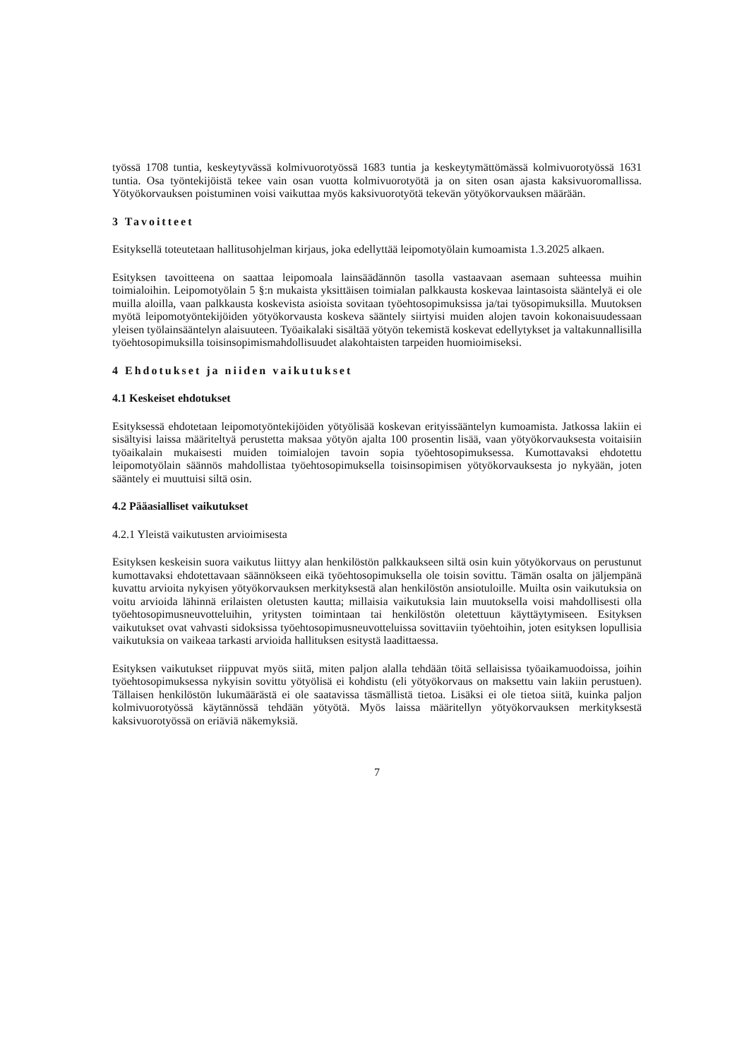työssä 1708 tuntia, keskeytyvässä kolmivuorotyössä 1683 tuntia ja keskeytymättömässä kolmivuorotyössä 1631 tuntia. Osa työntekijöistä tekee vain osan vuotta kolmivuorotyötä ja on siten osan ajasta kaksivuoromallissa. Yötyökorvauksen poistuminen voisi vaikuttaa myös kaksivuorotyötä tekevän yötyökorvauksen määrään.
3 Tavoitteet
Esityksellä toteutetaan hallitusohjelman kirjaus, joka edellyttää leipomotyölain kumoamista 1.3.2025 alkaen.
Esityksen tavoitteena on saattaa leipomoala lainsäädännön tasolla vastaavaan asemaan suhteessa muihin toimialoihin. Leipomotyölain 5 §:n mukaista yksittäisen toimialan palkkausta koskevaa laintasoista sääntelyä ei ole muilla aloilla, vaan palkkausta koskevista asioista sovitaan työehtosopimuksissa ja/tai työsopimuksilla. Muutoksen myötä leipomotyöntekijöiden yötyökorvausta koskeva sääntely siirtyisi muiden alojen tavoin kokonaisuudessaan yleisen työlainsääntelyn alaisuuteen. Työaikalaki sisältää yötyön tekemistä koskevat edellytykset ja valtakunnallisilla työehtosopimuksilla toisinsopimismahdollisuudet alakohtaisten tarpeiden huomioimiseksi.
4 Ehdotukset ja niiden vaikutukset
4.1 Keskeiset ehdotukset
Esityksessä ehdotetaan leipomotyöntekijöiden yötyölisää koskevan erityissääntelyn kumoamista. Jatkossa lakiin ei sisältyisi laissa määriteltyä perustetta maksaa yötyön ajalta 100 prosentin lisää, vaan yötyökorvauksesta voitaisiin työaikalain mukaisesti muiden toimialojen tavoin sopia työehtosopimuksessa. Kumottavaksi ehdotettu leipomotyölain säännös mahdollistaa työehtosopimuksella toisinsopimisen yötyökorvauksesta jo nykyään, joten sääntely ei muuttuisi siltä osin.
4.2 Pääasialliset vaikutukset
4.2.1 Yleistä vaikutusten arvioimisesta
Esityksen keskeisin suora vaikutus liittyy alan henkilöstön palkkaukseen siltä osin kuin yötyökorvaus on perustunut kumottavaksi ehdotettavaan säännökseen eikä työehtosopimuksella ole toisin sovittu. Tämän osalta on jäljempänä kuvattu arvioita nykyisen yötyökorvauksen merkityksestä alan henkilöstön ansiotuloille. Muilta osin vaikutuksia on voitu arvioida lähinnä erilaisten oletusten kautta; millaisia vaikutuksia lain muutoksella voisi mahdollisesti olla työehtosopimusneuvotteluihin, yritysten toimintaan tai henkilöstön oletettuun käyttäytymiseen. Esityksen vaikutukset ovat vahvasti sidoksissa työehtosopimusneuvotteluissa sovittaviin työehtoihin, joten esityksen lopullisia vaikutuksia on vaikeaa tarkasti arvioida hallituksen esitystä laadittaessa.
Esityksen vaikutukset riippuvat myös siitä, miten paljon alalla tehdään töitä sellaisissa työaikamuodoissa, joihin työehtosopimuksessa nykyisin sovittu yötyölisä ei kohdistu (eli yötyökorvaus on maksettu vain lakiin perustuen). Tällaisen henkilöstön lukumäärästä ei ole saatavissa täsmällistä tietoa. Lisäksi ei ole tietoa siitä, kuinka paljon kolmivuorotyössä käytännössä tehdään yötyötä. Myös laissa määritellyn yötyökorvauksen merkityksestä kaksivuorotyössä on eriäviä näkemyksiä.
7